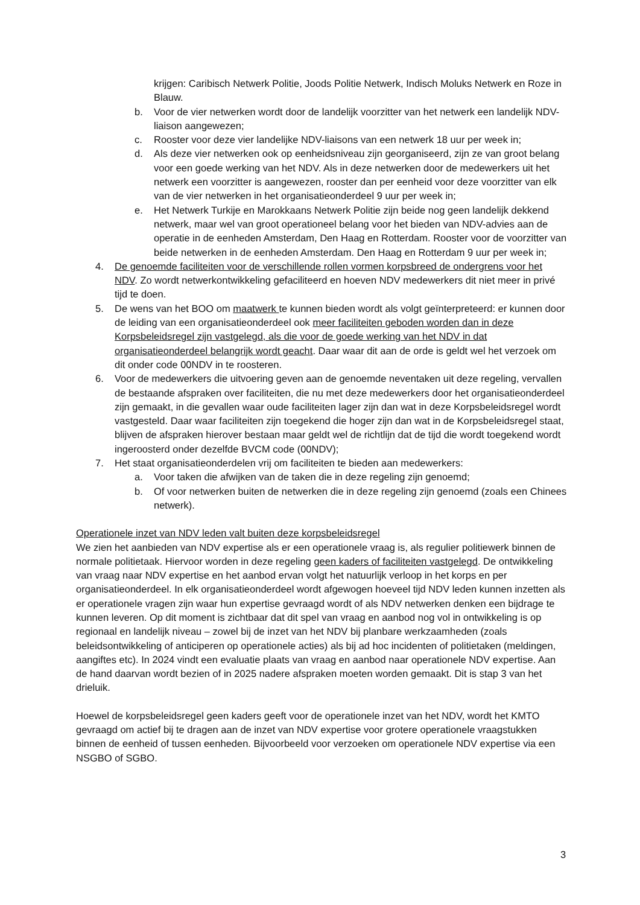krijgen: Caribisch Netwerk Politie, Joods Politie Netwerk, Indisch Moluks Netwerk en Roze in Blauw.
b. Voor de vier netwerken wordt door de landelijk voorzitter van het netwerk een landelijk NDV-liaison aangewezen;
c. Rooster voor deze vier landelijke NDV-liaisons van een netwerk 18 uur per week in;
d. Als deze vier netwerken ook op eenheidsniveau zijn georganiseerd, zijn ze van groot belang voor een goede werking van het NDV. Als in deze netwerken door de medewerkers uit het netwerk een voorzitter is aangewezen, rooster dan per eenheid voor deze voorzitter van elk van de vier netwerken in het organisatieonderdeel 9 uur per week in;
e. Het Netwerk Turkije en Marokkaans Netwerk Politie zijn beide nog geen landelijk dekkend netwerk, maar wel van groot operationeel belang voor het bieden van NDV-advies aan de operatie in de eenheden Amsterdam, Den Haag en Rotterdam. Rooster voor de voorzitter van beide netwerken in de eenheden Amsterdam. Den Haag en Rotterdam 9 uur per week in;
4. De genoemde faciliteiten voor de verschillende rollen vormen korpsbreed de ondergrens voor het NDV. Zo wordt netwerkontwikkeling gefaciliteerd en hoeven NDV medewerkers dit niet meer in privé tijd te doen.
5. De wens van het BOO om maatwerk te kunnen bieden wordt als volgt geïnterpreteerd: er kunnen door de leiding van een organisatieonderdeel ook meer faciliteiten geboden worden dan in deze Korpsbeleidsregel zijn vastgelegd, als die voor de goede werking van het NDV in dat organisatieonderdeel belangrijk wordt geacht. Daar waar dit aan de orde is geldt wel het verzoek om dit onder code 00NDV in te roosteren.
6. Voor de medewerkers die uitvoering geven aan de genoemde neventaken uit deze regeling, vervallen de bestaande afspraken over faciliteiten, die nu met deze medewerkers door het organisatieonderdeel zijn gemaakt, in die gevallen waar oude faciliteiten lager zijn dan wat in deze Korpsbeleidsregel wordt vastgesteld. Daar waar faciliteiten zijn toegekend die hoger zijn dan wat in de Korpsbeleidsregel staat, blijven de afspraken hierover bestaan maar geldt wel de richtlijn dat de tijd die wordt toegekend wordt ingeroosterd onder dezelfde BVCM code (00NDV);
7. Het staat organisatieonderdelen vrij om faciliteiten te bieden aan medewerkers:
a. Voor taken die afwijken van de taken die in deze regeling zijn genoemd;
b. Of voor netwerken buiten de netwerken die in deze regeling zijn genoemd (zoals een Chinees netwerk).
Operationele inzet van NDV leden valt buiten deze korpsbeleidsregel
We zien het aanbieden van NDV expertise als er een operationele vraag is, als regulier politiewerk binnen de normale politietaak. Hiervoor worden in deze regeling geen kaders of faciliteiten vastgelegd. De ontwikkeling van vraag naar NDV expertise en het aanbod ervan volgt het natuurlijk verloop in het korps en per organisatieonderdeel. In elk organisatieonderdeel wordt afgewogen hoeveel tijd NDV leden kunnen inzetten als er operationele vragen zijn waar hun expertise gevraagd wordt of als NDV netwerken denken een bijdrage te kunnen leveren. Op dit moment is zichtbaar dat dit spel van vraag en aanbod nog vol in ontwikkeling is op regionaal en landelijk niveau – zowel bij de inzet van het NDV bij planbare werkzaamheden (zoals beleidsontwikkeling of anticiperen op operationele acties) als bij ad hoc incidenten of politietaken (meldingen, aangiftes etc). In 2024 vindt een evaluatie plaats van vraag en aanbod naar operationele NDV expertise. Aan de hand daarvan wordt bezien of in 2025 nadere afspraken moeten worden gemaakt. Dit is stap 3 van het drieluik.
Hoewel de korpsbeleidsregel geen kaders geeft voor de operationele inzet van het NDV, wordt het KMTO gevraagd om actief bij te dragen aan de inzet van NDV expertise voor grotere operationele vraagstukken binnen de eenheid of tussen eenheden. Bijvoorbeeld voor verzoeken om operationele NDV expertise via een NSGBO of SGBO.
3